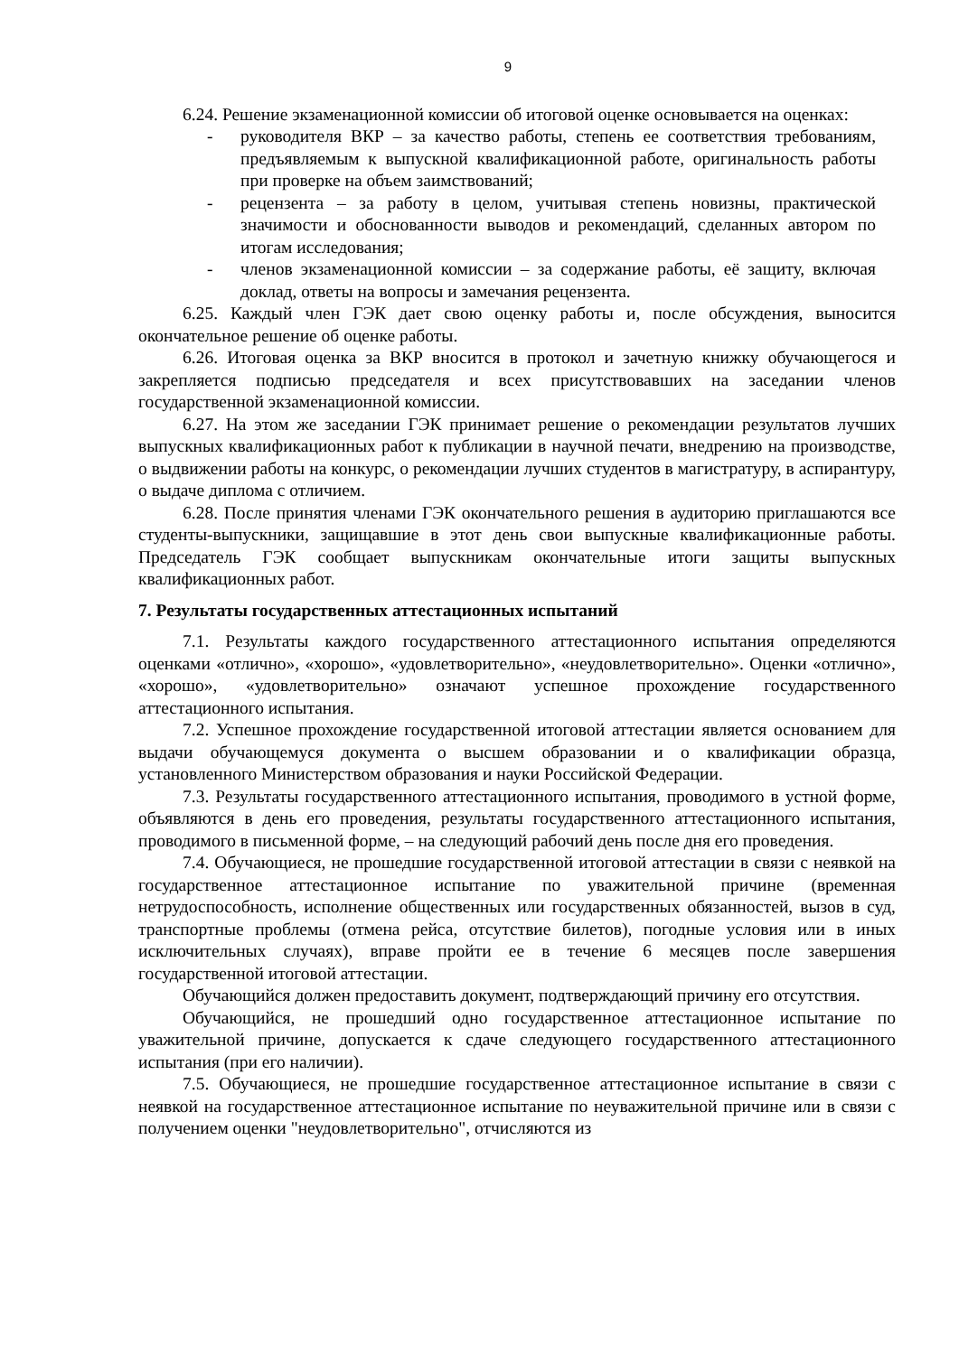9
6.24. Решение экзаменационной комиссии об итоговой оценке основывается на оценках:
- руководителя ВКР – за качество работы, степень ее соответствия требованиям, предъявляемым к выпускной квалификационной работе, оригинальность работы при проверке на объем заимствований;
- рецензента – за работу в целом, учитывая степень новизны, практической значимости и обоснованности выводов и рекомендаций, сделанных автором по итогам исследования;
- членов экзаменационной комиссии – за содержание работы, её защиту, включая доклад, ответы на вопросы и замечания рецензента.
6.25. Каждый член ГЭК дает свою оценку работы и, после обсуждения, выносится окончательное решение об оценке работы.
6.26. Итоговая оценка за ВКР вносится в протокол и зачетную книжку обучающегося и закрепляется подписью председателя и всех присутствовавших на заседании членов государственной экзаменационной комиссии.
6.27. На этом же заседании ГЭК принимает решение о рекомендации результатов лучших выпускных квалификационных работ к публикации в научной печати, внедрению на производстве, о выдвижении работы на конкурс, о рекомендации лучших студентов в магистратуру, в аспирантуру, о выдаче диплома с отличием.
6.28. После принятия членами ГЭК окончательного решения в аудиторию приглашаются все студенты-выпускники, защищавшие в этот день свои выпускные квалификационные работы. Председатель ГЭК сообщает выпускникам окончательные итоги защиты выпускных квалификационных работ.
7. Результаты государственных аттестационных испытаний
7.1. Результаты каждого государственного аттестационного испытания определяются оценками «отлично», «хорошо», «удовлетворительно», «неудовлетворительно». Оценки «отлично», «хорошо», «удовлетворительно» означают успешное прохождение государственного аттестационного испытания.
7.2. Успешное прохождение государственной итоговой аттестации является основанием для выдачи обучающемуся документа о высшем образовании и о квалификации образца, установленного Министерством образования и науки Российской Федерации.
7.3. Результаты государственного аттестационного испытания, проводимого в устной форме, объявляются в день его проведения, результаты государственного аттестационного испытания, проводимого в письменной форме, – на следующий рабочий день после дня его проведения.
7.4. Обучающиеся, не прошедшие государственной итоговой аттестации в связи с неявкой на государственное аттестационное испытание по уважительной причине (временная нетрудоспособность, исполнение общественных или государственных обязанностей, вызов в суд, транспортные проблемы (отмена рейса, отсутствие билетов), погодные условия или в иных исключительных случаях), вправе пройти ее в течение 6 месяцев после завершения государственной итоговой аттестации.
Обучающийся должен предоставить документ, подтверждающий причину его отсутствия.
Обучающийся, не прошедший одно государственное аттестационное испытание по уважительной причине, допускается к сдаче следующего государственного аттестационного испытания (при его наличии).
7.5. Обучающиеся, не прошедшие государственное аттестационное испытание в связи с неявкой на государственное аттестационное испытание по неуважительной причине или в связи с получением оценки "неудовлетворительно", отчисляются из